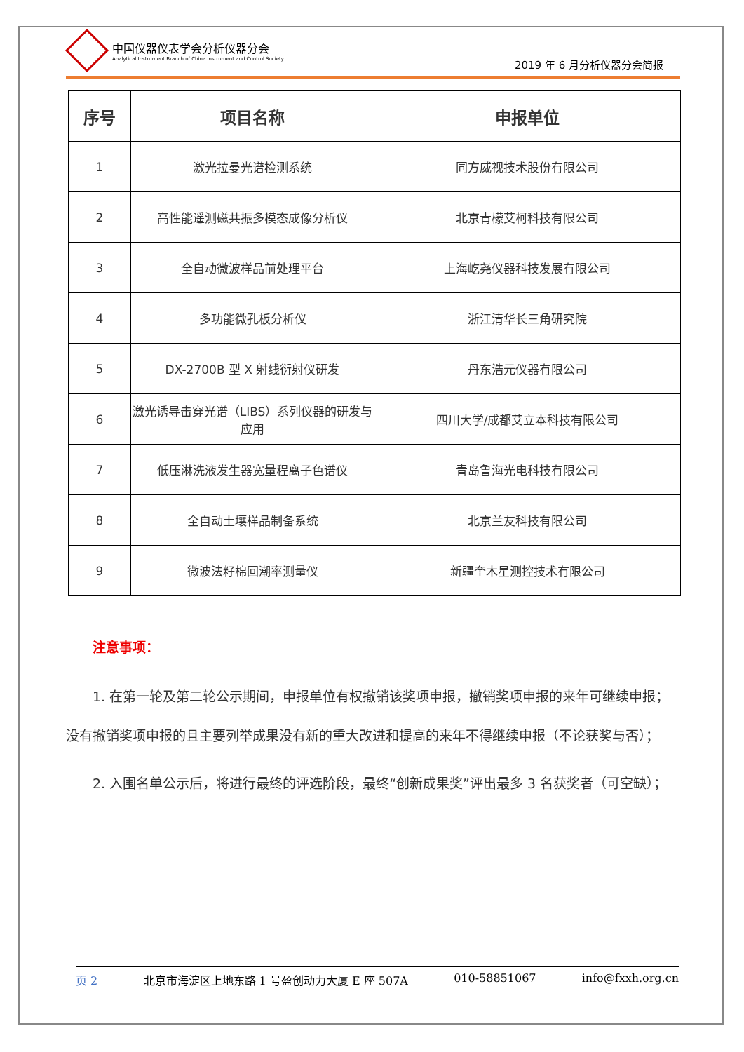中国仪器仪表学会分析仪器分会
Analytical Instrument Branch of China Instrument and Control Society
2019 年 6 月分析仪器分会简报
| 序号 | 项目名称 | 申报单位 |
| --- | --- | --- |
| 1 | 激光拉曼光谱检测系统 | 同方威视技术股份有限公司 |
| 2 | 高性能遥测磁共振多模态成像分析仪 | 北京青檬艾柯科技有限公司 |
| 3 | 全自动微波样品前处理平台 | 上海屹尧仪器科技发展有限公司 |
| 4 | 多功能微孔板分析仪 | 浙江清华长三角研究院 |
| 5 | DX-2700B 型 X 射线衍射仪研发 | 丹东浩元仪器有限公司 |
| 6 | 激光诱导击穿光谱（LIBS）系列仪器的研发与应用 | 四川大学/成都艾立本科技有限公司 |
| 7 | 低压淋洗液发生器宽量程离子色谱仪 | 青岛鲁海光电科技有限公司 |
| 8 | 全自动土壤样品制备系统 | 北京兰友科技有限公司 |
| 9 | 微波法籽棉回潮率测量仪 | 新疆奎木星测控技术有限公司 |
注意事项：
1. 在第一轮及第二轮公示期间，申报单位有权撤销该奖项申报，撤销奖项申报的来年可继续申报；没有撤销奖项申报的且主要列举成果没有新的重大改进和提高的来年不得继续申报（不论获奖与否）；
2. 入围名单公示后，将进行最终的评选阶段，最终“创新成果奖”评出最多 3 名获奖者（可空缺）；
页 2 北京市海淀区上地东路 1 号盈创动力大厦 E 座 507A 010-58851067 info@fxxh.org.cn